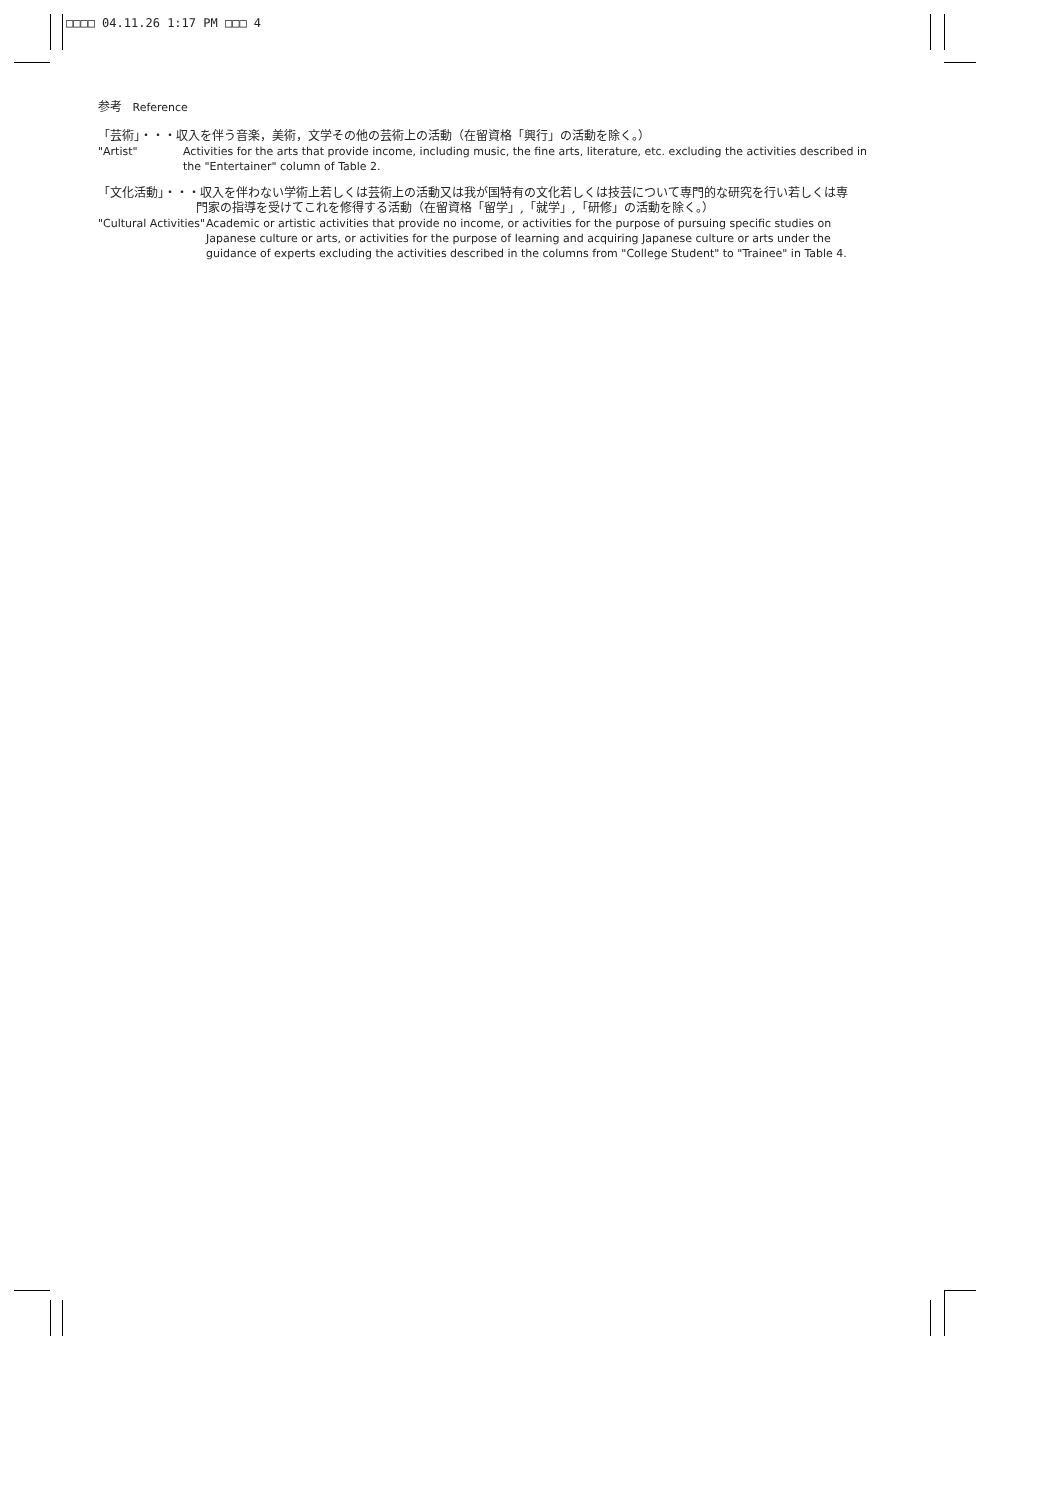□□□□ 04.11.26 1:17 PM □□□ 4
参考 Reference
「芸術」・・・収入を伴う音楽，美術，文学その他の芸術上の活動（在留資格「興行」の活動を除く。）
"Artist" Activities for the arts that provide income, including music, the fine arts, literature, etc. excluding the activities described in the "Entertainer" column of Table 2.
「文化活動」・・・収入を伴わない学術上若しくは芸術上の活動又は我が国特有の文化若しくは技芸について専門的な研究を行い若しくは専
門家の指導を受けてこれを修得する活動（在留資格「留学」,「就学」,「研修」の活動を除く。）
"Cultural Activities"
Academic or artistic activities that provide no income, or activities for the purpose of pursuing specific studies on Japanese culture or arts, or activities for the purpose of learning and acquiring Japanese culture or arts under the guidance of experts excluding the activities described in the columns from "College Student" to "Trainee" in Table 4.